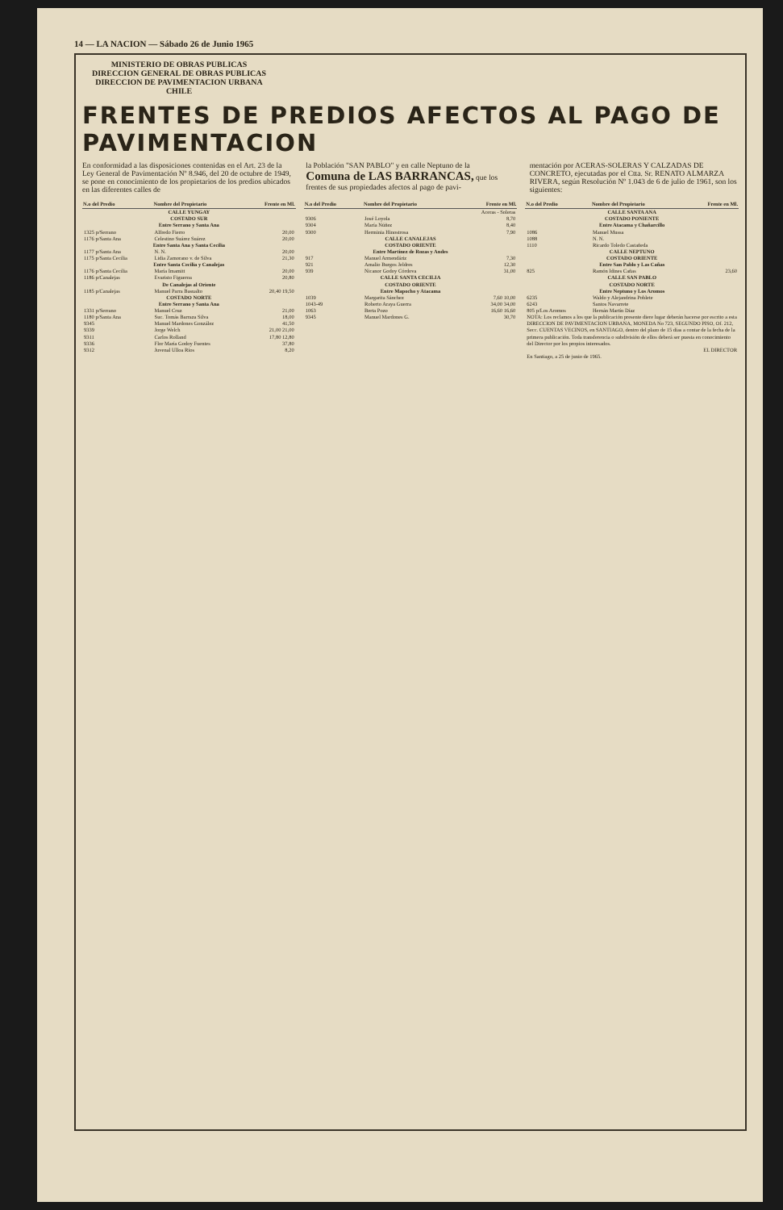14 — LA NACION — Sábado 26 de Junio 1965
MINISTERIO DE OBRAS PUBLICAS
DIRECCION GENERAL DE OBRAS PUBLICAS
DIRECCION DE PAVIMENTACION URBANA
CHILE
FRENTES DE PREDIOS AFECTOS AL PAGO DE PAVIMENTACION
En conformidad a las disposiciones contenidas en el Art. 23 de la Ley General de Pavimentación Nº 8.946, del 20 de octubre de 1949, se pone en conocimiento de los propietarios de los predios ubicados en las diferentes calles de
la Población "SAN PABLO" y en calle Neptuno de la Comuna de LAS BARRANCAS, que los frentes de sus propiedades afectos al pago de pavi-
mentación por ACERAS-SOLERAS Y CALZADAS DE CONCRETO, ejecutadas por el Ctta. Sr. RENATO ALMARZA RIVERA, según Resolución Nº 1.043 de 6 de julio de 1961, son los siguientes:
| N.o del Predio | Nombre del Propietario | Frente en Ml. |
| --- | --- | --- |
| CALLE YUNGAY COSTADO SUR Entre Serrano y Santa Ana | | |
| 1325 p/Serrano | Alfredo Fierro | 20,00 |
| 1176 p/Santa Ana | Celestino Suárez Suárez | 20,00 |
| Entre Santa Ana y Santa Cecilia | | |
| 1177 p/Santa Ana | N. N. | 20,00 |
| 1175 p/Santa Cecilia | Lidia Zamorano v. de Silva | 21,30 |
| Entre Santa Cecilia y Canalejas | | |
| 1176 p/Santa Cecilia | María Imamitt | 20,00 |
| 1186 p/Canalejas | Evaristo Figueroa | 20,80 |
| De Canalejas al Oriente | | |
| 1185 p/Canalejas | Manuel Parra Basualto | 20,40 19,50 |
| COSTADO NORTE Entre Serrano y Santa Ana | | |
| 1331 p/Serrano | Manuel Cruz | 21,00 |
| 1180 p/Santa Ana | Suc. Tomás Barraza Silva | 18,00 |
| 9345 | Manuel Mardones González | 41,50 |
| 9339 | Jorge Welch | 21,00 21,00 |
| 9311 | Carlos Rolland | 17,80 12,80 |
| 9336 | Flor María Godoy Fuentes | 37,80 |
| 9312 | Juvenal Ulloa Ríos | 8,20 |
| N.o del Predio | Nombre del Propietario | Frente en Ml. |
| --- | --- | --- |
| Aceras - Soleras | | |
| 9306 | José Loyola | 8,70 |
| 9304 | María Núñez | 8,40 |
| 9300 | Herminia Hinostrosa | 7,90 |
| CALLE CANALEJAS COSTADO ORIENTE Entre Martínez de Rozas y Andes | | |
| 917 | Manuel Armendáriz | 7,30 |
| 921 | Amalio Burgos Jeldres | 12,30 |
| 939 | Nicanor Godoy Córdova | 31,00 |
| CALLE SANTA CECILIA COSTADO ORIENTE Entre Mapocho y Atacama | | |
| 1039 | Margarita Sánchez | 7,60 10,00 |
| 1043-49 | Roberto Araya Guerra | 34,00 34,00 |
| 1063 | Berta Pozo | 16,60 16,60 |
| 9345 | Manuel Mardones G. | 30,70 |
| N.o del Predio | Nombre del Propietario | Frente en Ml. |
| --- | --- | --- |
| CALLE SANTA ANA COSTADO PONIENTE Entre Atacama y Chañarcillo | | |
| 1086 | Manuel Mussa | |
| 1088 | N. N. | |
| 1110 | Ricardo Toledo Castañeda | |
| CALLE NEPTUNO COSTADO ORIENTE Entre San Pablo y Las Cañas | | |
| 825 | Ramón Idines Cañas | 23,60 |
| CALLE SAN PABLO COSTADO NORTE Entre Neptuno y Los Aromos | | |
| 6235 | Waldo y Alejandrina Poblete | |
| 6243 | Santos Navarrete | |
| 805 p/Los Aromos | Hernán Martín Díaz | |
| NOTA: Los reclamos a los que la publicación presente diere lugar deberán hacerse por escrito a esta DIRECCION DE PAVIMENTACION URBANA, MONEDA No 723, SEGUNDO PISO, Of. 212, Secc. CUENTAS VECINOS, en SANTIAGO, dentro del plazo de 15 días a contar de la fecha de la primera publicación. Toda transferencia o subdivisión de ellos deberá ser puesta en conocimiento del Director por los propios interesados. | | |
| EL DIRECTOR | | |
| En Santiago, a 25 de junio de 1965. | | |